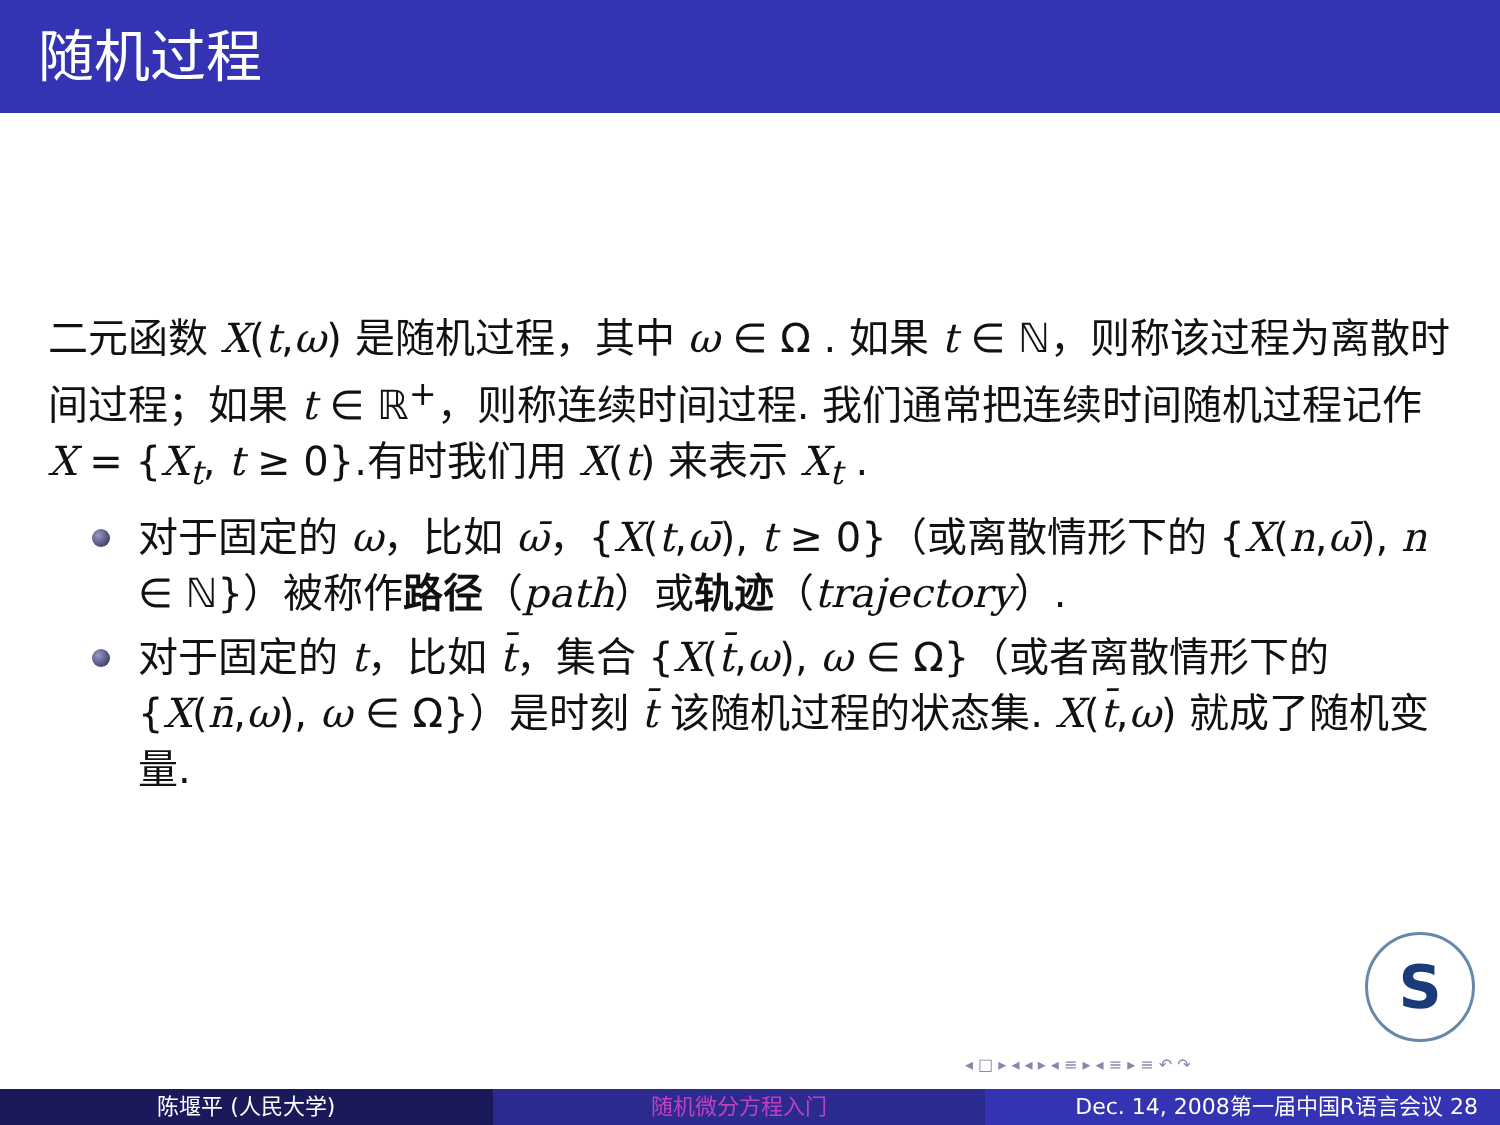随机过程
二元函数 X(t,ω) 是随机过程，其中 ω ∈ Ω . 如果 t ∈ ℕ，则称该过程为离散时间过程；如果 t ∈ ℝ<sup>+</sup>，则称连续时间过程. 我们通常把连续时间随机过程记作 X = {X<sub>t</sub>, t ≥ 0}.有时我们用 X(t) 来表示 X<sub>t</sub> .
对于固定的 ω，比如 ω̄，{X(t,ω̄), t ≥ 0}（或离散情形下的 {X(n,ω̄), n ∈ ℕ}）被称作路径（path）或轨迹（trajectory）.
对于固定的 t，比如 t̄，集合 {X(t̄,ω), ω ∈ Ω}（或者离散情形下的 {X(n̄,ω), ω ∈ Ω}）是时刻 t̄ 该随机过程的状态集. X(t̄,ω) 就成了随机变量.
S
◂ □ ▸ ◂ ◂ ▸ ◂ ≡ ▸ ◂ ≡ ▸ ≡ ↶ ↷
陈堰平 (人民大学) 随机微分方程入门 Dec. 14, 2008第一届中国R语言会议 28